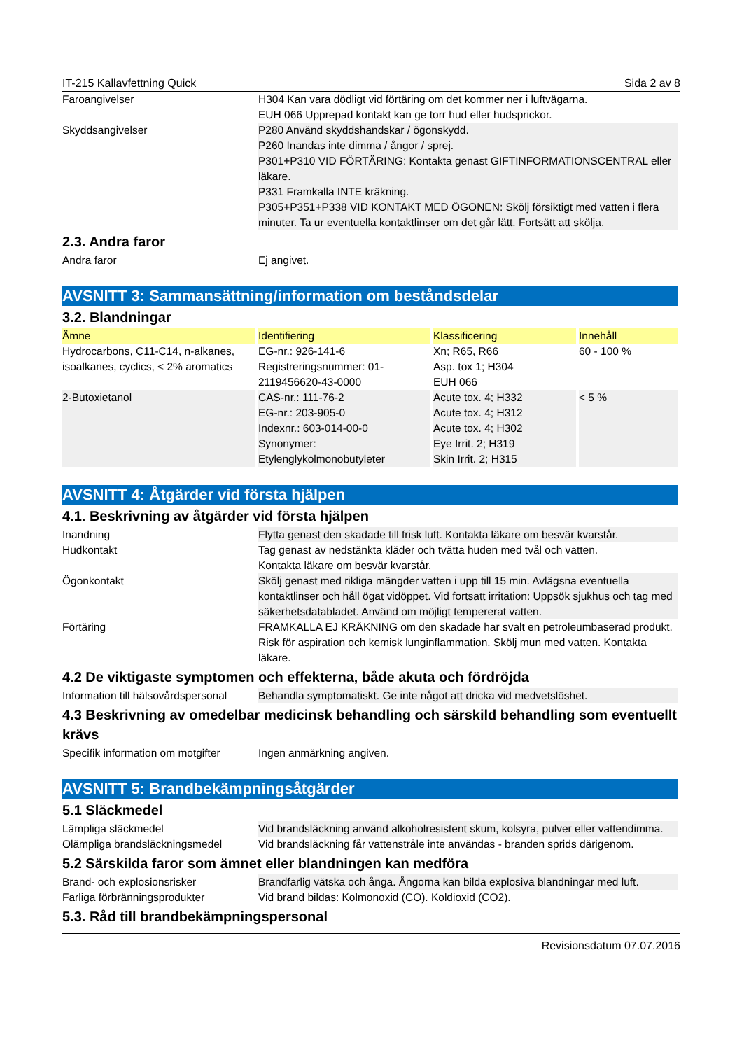IT-215 Kallavfettning Quick Sida 2 av 8
Faroangivelser H304 Kan vara dödligt vid förtäring om det kommer ner i luftvägarna.
EUH 066 Upprepad kontakt kan ge torr hud eller hudsprickor.
Skyddsangivelser P280 Använd skyddshandskar / ögonskydd.
P260 Inandas inte dimma / ångor / sprej.
P301+P310 VID FÖRTÄRING: Kontakta genast GIFTINFORMATIONSCENTRAL eller läkare.
P331 Framkalla INTE kräkning.
P305+P351+P338 VID KONTAKT MED ÖGONEN: Skölj försiktigt med vatten i flera minuter. Ta ur eventuella kontaktlinser om det går lätt. Fortsätt att skölja.
2.3. Andra faror
Andra faror Ej angivet.
AVSNITT 3: Sammansättning/information om beståndsdelar
3.2. Blandningar
| Ämne | Identifiering | Klassificering | Innehåll |
| --- | --- | --- | --- |
| Hydrocarbons, C11-C14, n-alkanes, isoalkanes, cyclics, < 2% aromatics | EG-nr.: 926-141-6 Registreringsnummer: 01-2119456620-43-0000 | Xn; R65, R66 Asp. tox 1; H304 EUH 066 | 60 - 100 % |
| 2-Butoxietanol | CAS-nr.: 111-76-2 EG-nr.: 203-905-0 Indexnr.: 603-014-00-0 Synonymer: Etylenglykolmonobutyleter | Acute tox. 4; H332 Acute tox. 4; H312 Acute tox. 4; H302 Eye Irrit. 2; H319 Skin Irrit. 2; H315 | < 5 % |
AVSNITT 4: Åtgärder vid första hjälpen
4.1. Beskrivning av åtgärder vid första hjälpen
Inandning Flytta genast den skadade till frisk luft. Kontakta läkare om besvär kvarstår.
Hudkontakt Tag genast av nedstänkta kläder och tvätta huden med tvål och vatten.
Kontakta läkare om besvär kvarstår.
Ögonkontakt Skölj genast med rikliga mängder vatten i upp till 15 min. Avlägsna eventuella kontaktlinser och håll ögat vidöppet. Vid fortsatt irritation: Uppsök sjukhus och tag med säkerhetsdatabladet. Använd om möjligt tempererat vatten.
Förtäring FRAMKALLA EJ KRÄKNING om den skadade har svalt en petroleumbaserad produkt. Risk för aspiration och kemisk lunginflammation. Skölj mun med vatten. Kontakta läkare.
4.2 De viktigaste symptomen och effekterna, både akuta och fördröjda
Information till hälsovårdspersonal
Behandla symptomatiskt. Ge inte något att dricka vid medvetslöshet.
4.3 Beskrivning av omedelbar medicinsk behandling och särskild behandling som eventuellt krävs
Specifik information om motgifter
Ingen anmärkning angiven.
AVSNITT 5: Brandbekämpningsåtgärder
5.1 Släckmedel
Lämpliga släckmedel Vid brandsläckning använd alkoholresistent skum, kolsyra, pulver eller vattendimma.
Olämpliga brandsläckningsmedel Vid brandsläckning får vattenstråle inte användas - branden sprids därigenom.
5.2 Särskilda faror som ämnet eller blandningen kan medföra
Brand- och explosionsrisker Brandfarlig vätska och ånga. Ångorna kan bilda explosiva blandningar med luft.
Farliga förbränningsprodukter Vid brand bildas: Kolmonoxid (CO). Koldioxid (CO2).
5.3. Råd till brandbekämpningspersonal
Revisionsdatum 07.07.2016